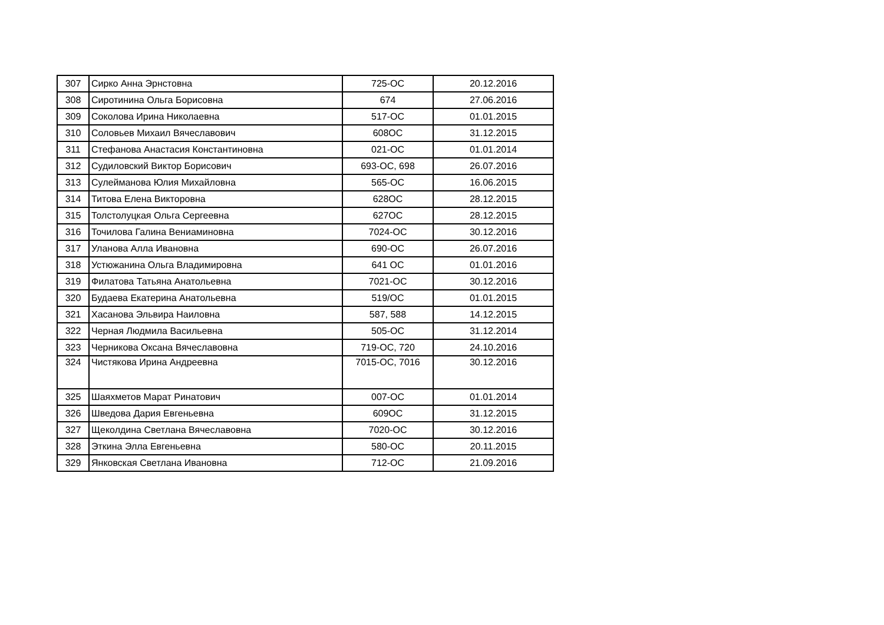| 307 | Сирко Анна Эрнстовна | 725-ОС | 20.12.2016 |
| 308 | Сиротинина Ольга Борисовна | 674 | 27.06.2016 |
| 309 | Соколова Ирина Николаевна | 517-ОС | 01.01.2015 |
| 310 | Соловьев Михаил Вячеславович | 608ОС | 31.12.2015 |
| 311 | Стефанова Анастасия Константиновна | 021-ОС | 01.01.2014 |
| 312 | Судиловский Виктор Борисович | 693-ОС, 698 | 26.07.2016 |
| 313 | Сулейманова Юлия Михайловна | 565-ОС | 16.06.2015 |
| 314 | Титова Елена Викторовна | 628ОС | 28.12.2015 |
| 315 | Толстолуцкая Ольга Сергеевна | 627ОС | 28.12.2015 |
| 316 | Точилова Галина Вениаминовна | 7024-ОС | 30.12.2016 |
| 317 | Уланова Алла Ивановна | 690-ОС | 26.07.2016 |
| 318 | Устюжанина Ольга Владимировна | 641 ОС | 01.01.2016 |
| 319 | Филатова Татьяна Анатольевна | 7021-ОС | 30.12.2016 |
| 320 | Будаева Екатерина Анатольевна | 519/ОС | 01.01.2015 |
| 321 | Хасанова Эльвира Наиловна | 587, 588 | 14.12.2015 |
| 322 | Черная Людмила Васильевна | 505-ОС | 31.12.2014 |
| 323 | Черникова Оксана Вячеславовна | 719-ОС, 720 | 24.10.2016 |
| 324 | Чистякова Ирина Андреевна | 7015-ОС, 7016 | 30.12.2016 |
| 325 | Шаяхметов Марат Ринатович | 007-ОС | 01.01.2014 |
| 326 | Шведова Дария Евгеньевна | 609ОС | 31.12.2015 |
| 327 | Щеколдина Светлана Вячеславовна | 7020-ОС | 30.12.2016 |
| 328 | Эткина Элла Евгеньевна | 580-ОС | 20.11.2015 |
| 329 | Янковская Светлана Ивановна | 712-ОС | 21.09.2016 |